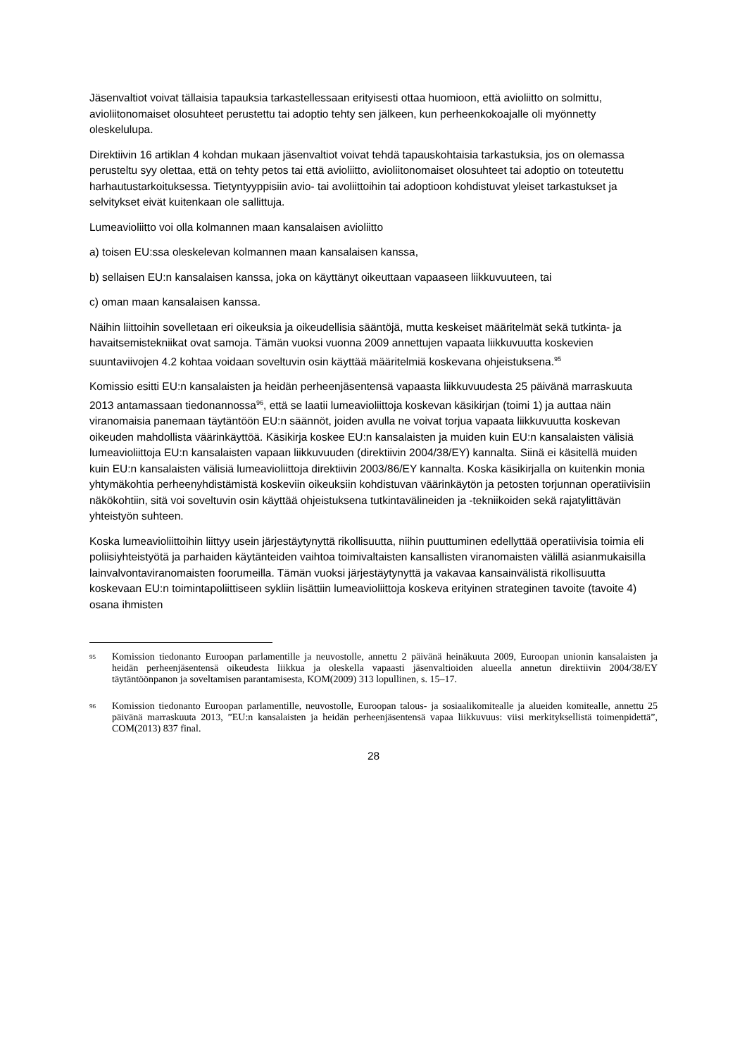Jäsenvaltiot voivat tällaisia tapauksia tarkastellessaan erityisesti ottaa huomioon, että avioliitto on solmittu, avioliitonomaiset olosuhteet perustettu tai adoptio tehty sen jälkeen, kun perheenkokoajalle oli myönnetty oleskelulupa.
Direktiivin 16 artiklan 4 kohdan mukaan jäsenvaltiot voivat tehdä tapauskohtaisia tarkastuksia, jos on olemassa perusteltu syy olettaa, että on tehty petos tai että avioliitto, avioliitonomaiset olosuhteet tai adoptio on toteutettu harhautustarkoituksessa. Tietyntyyppisiin avio- tai avoliittoihin tai adoptioon kohdistuvat yleiset tarkastukset ja selvitykset eivät kuitenkaan ole sallittuja.
Lumeavioliitto voi olla kolmannen maan kansalaisen avioliitto
a) toisen EU:ssa oleskelevan kolmannen maan kansalaisen kanssa,
b) sellaisen EU:n kansalaisen kanssa, joka on käyttänyt oikeuttaan vapaaseen liikkuvuuteen, tai
c) oman maan kansalaisen kanssa.
Näihin liittoihin sovelletaan eri oikeuksia ja oikeudellisia sääntöjä, mutta keskeiset määritelmät sekä tutkinta- ja havaitsemistekniikat ovat samoja. Tämän vuoksi vuonna 2009 annettujen vapaata liikkuvuutta koskevien suuntaviivojen 4.2 kohtaa voidaan soveltuvin osin käyttää määritelmiä koskevana ohjeistuksena.<sup>95</sup>
Komissio esitti EU:n kansalaisten ja heidän perheenjäsentensä vapaasta liikkuvuudesta 25 päivänä marraskuuta 2013 antamassaan tiedonannossa<sup>96</sup>, että se laatii lumeavioliittoja koskevan käsikirjan (toimi 1) ja auttaa näin viranomaisia panemaan täytäntöön EU:n säännöt, joiden avulla ne voivat torjua vapaata liikkuvuutta koskevan oikeuden mahdollista väärinkäyttöä. Käsikirja koskee EU:n kansalaisten ja muiden kuin EU:n kansalaisten välisiä lumeavioliittoja EU:n kansalaisten vapaan liikkuvuuden (direktiivin 2004/38/EY) kannalta. Siinä ei käsitellä muiden kuin EU:n kansalaisten välisiä lumeavioliittoja direktiivin 2003/86/EY kannalta. Koska käsikirjalla on kuitenkin monia yhtymäkohtia perheenyhdistämistä koskeviin oikeuksiin kohdistuvan väärinkäytön ja petosten torjunnan operatiivisiin näkökohtiin, sitä voi soveltuvin osin käyttää ohjeistuksena tutkintavälineiden ja -tekniikoiden sekä rajatylittävän yhteistyön suhteen.
Koska lumeavioliittoihin liittyy usein järjestäytynyttä rikollisuutta, niihin puuttuminen edellyttää operatiivisia toimia eli poliisiyhteistyötä ja parhaiden käytänteiden vaihtoa toimivaltaisten kansallisten viranomaisten välillä asianmukaisilla lainvalvontaviranomaisten foorumeilla. Tämän vuoksi järjestäytynyttä ja vakavaa kansainvälistä rikollisuutta koskevaan EU:n toimintapoliittiseen sykliin lisättiin lumeavioliittoja koskeva erityinen strateginen tavoite (tavoite 4) osana ihmisten
95 Komission tiedonanto Euroopan parlamentille ja neuvostolle, annettu 2 päivänä heinäkuuta 2009, Euroopan unionin kansalaisten ja heidän perheenjäsentensä oikeudesta liikkua ja oleskella vapaasti jäsenvaltioiden alueella annetun direktiivin 2004/38/EY täytäntöönpanon ja soveltamisen parantamisesta, KOM(2009) 313 lopullinen, s. 15–17.
96 Komission tiedonanto Euroopan parlamentille, neuvostolle, Euroopan talous- ja sosiaalikomitealle ja alueiden komitealle, annettu 25 päivänä marraskuuta 2013, ”EU:n kansalaisten ja heidän perheenjäsentensä vapaa liikkuvuus: viisi merkityksellistä toimenpidettä”, COM(2013) 837 final.
28